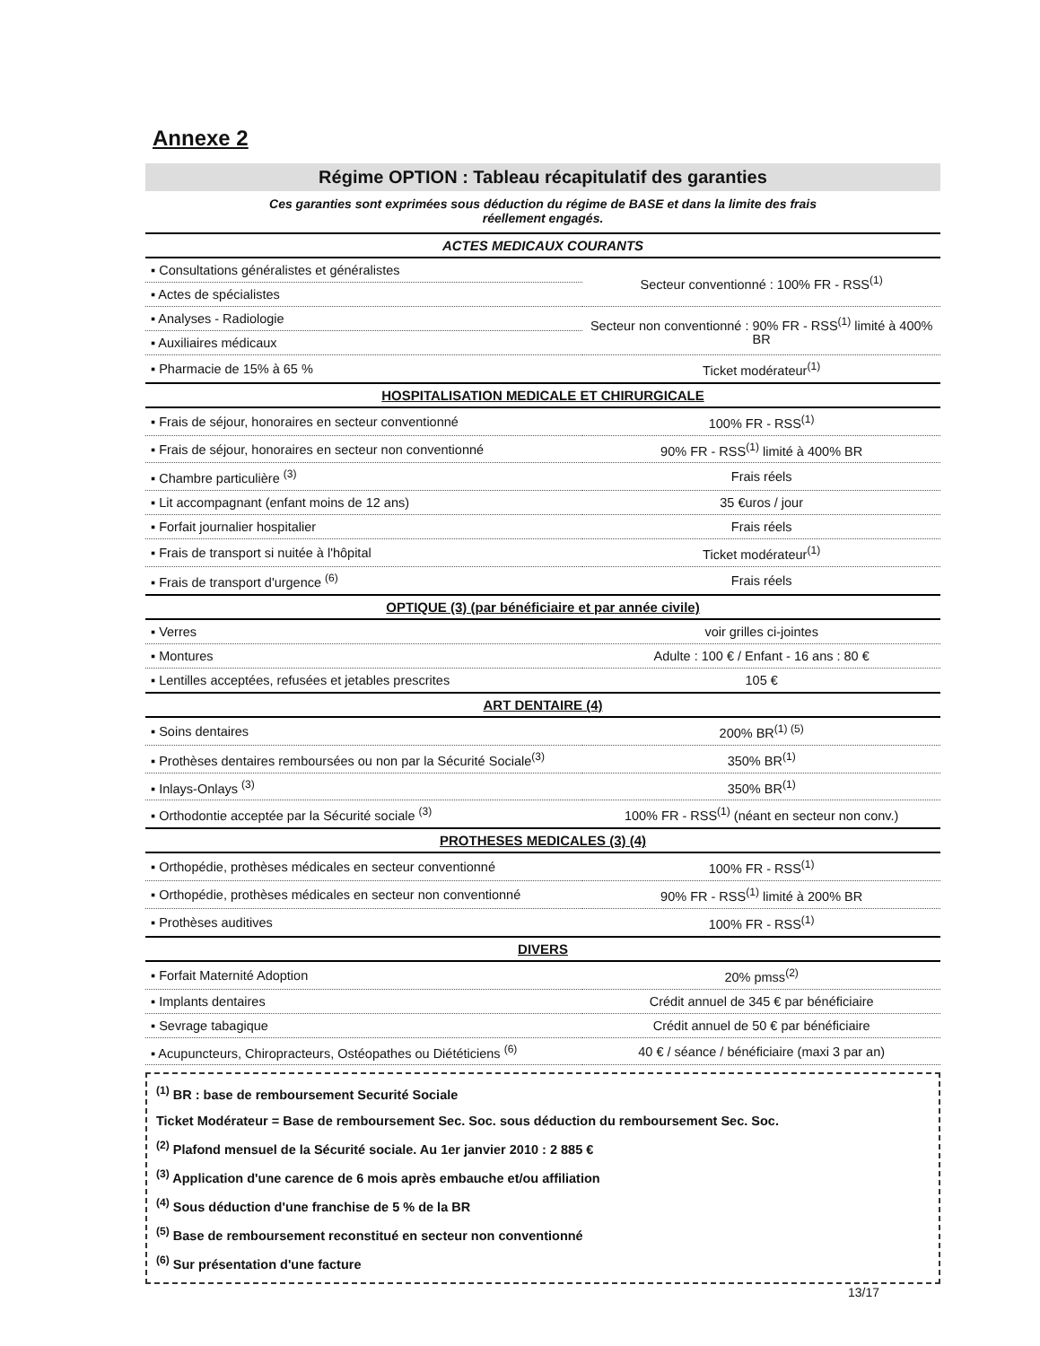Annexe 2
Régime OPTION : Tableau récapitulatif des garanties
Ces garanties sont exprimées sous déduction du régime de BASE et dans la limite des frais
réellement engagés.
| ACTES MEDICAUX COURANTS | |
| --- | --- |
| ▪ Consultations généralistes et généralistes | Secteur conventionné : 100% FR - RSS<sup>(1)</sup> |
| ▪ Actes de spécialistes | |
| ▪ Analyses - Radiologie | Secteur non conventionné : 90% FR - RSS<sup>(1)</sup> limité à 400% BR |
| ▪ Auxiliaires médicaux | |
| ▪ Pharmacie de 15% à 65 % | Ticket modérateur<sup>(1)</sup> |
| HOSPITALISATION MEDICALE ET CHIRURGICALE | |
| ▪ Frais de séjour, honoraires en secteur conventionné | 100% FR - RSS<sup>(1)</sup> |
| ▪ Frais de séjour, honoraires en secteur non conventionné | 90% FR - RSS<sup>(1)</sup> limité à 400% BR |
| ▪ Chambre particulière <sup>(3)</sup> | Frais réels |
| ▪ Lit accompagnant (enfant moins de 12 ans) | 35 €uros / jour |
| ▪ Forfait journalier hospitalier | Frais réels |
| ▪ Frais de transport si nuitée à l'hôpital | Ticket modérateur<sup>(1)</sup> |
| ▪ Frais de transport d'urgence <sup>(6)</sup> | Frais réels |
| OPTIQUE (3) (par bénéficiaire et par année civile) | |
| ▪ Verres | voir grilles ci-jointes |
| ▪ Montures | Adulte : 100 € / Enfant - 16 ans : 80 € |
| ▪ Lentilles acceptées, refusées et jetables prescrites | 105 € |
| ART DENTAIRE (4) | |
| ▪ Soins dentaires | 200% BR<sup>(1) (5)</sup> |
| ▪ Prothèses dentaires remboursées ou non par la Sécurité Sociale<sup>(3)</sup> | 350% BR<sup>(1)</sup> |
| ▪ Inlays-Onlays <sup>(3)</sup> | 350% BR<sup>(1)</sup> |
| ▪ Orthodontie acceptée par la Sécurité sociale <sup>(3)</sup> | 100% FR - RSS<sup>(1)</sup> (néant en secteur non conv.) |
| PROTHESES MEDICALES (3) (4) | |
| ▪ Orthopédie, prothèses médicales en secteur conventionné | 100% FR - RSS<sup>(1)</sup> |
| ▪ Orthopédie, prothèses médicales en secteur non conventionné | 90% FR - RSS<sup>(1)</sup> limité à 200% BR |
| ▪ Prothèses auditives | 100% FR - RSS<sup>(1)</sup> |
| DIVERS | |
| ▪ Forfait Maternité Adoption | 20% pmss<sup>(2)</sup> |
| ▪ Implants dentaires | Crédit annuel de 345 € par bénéficiaire |
| ▪ Sevrage tabagique | Crédit annuel de 50 € par bénéficiaire |
| ▪ Acupuncteurs, Chiropracteurs, Ostéopathes ou Diététiciens <sup>(6)</sup> | 40 € / séance / bénéficiaire (maxi 3 par an) |
<sup>(1)</sup> BR : base de remboursement Securité Sociale
Ticket Modérateur = Base de remboursement Sec. Soc. sous déduction du remboursement Sec. Soc.
<sup>(2)</sup> Plafond mensuel de la Sécurité sociale. Au 1er janvier 2010 : 2 885 €
<sup>(3)</sup> Application d'une carence de 6 mois après embauche et/ou affiliation
<sup>(4)</sup> Sous déduction d'une franchise de 5 % de la BR
<sup>(5)</sup> Base de remboursement reconstitué en secteur non conventionné
<sup>(6)</sup> Sur présentation d'une facture
13/17